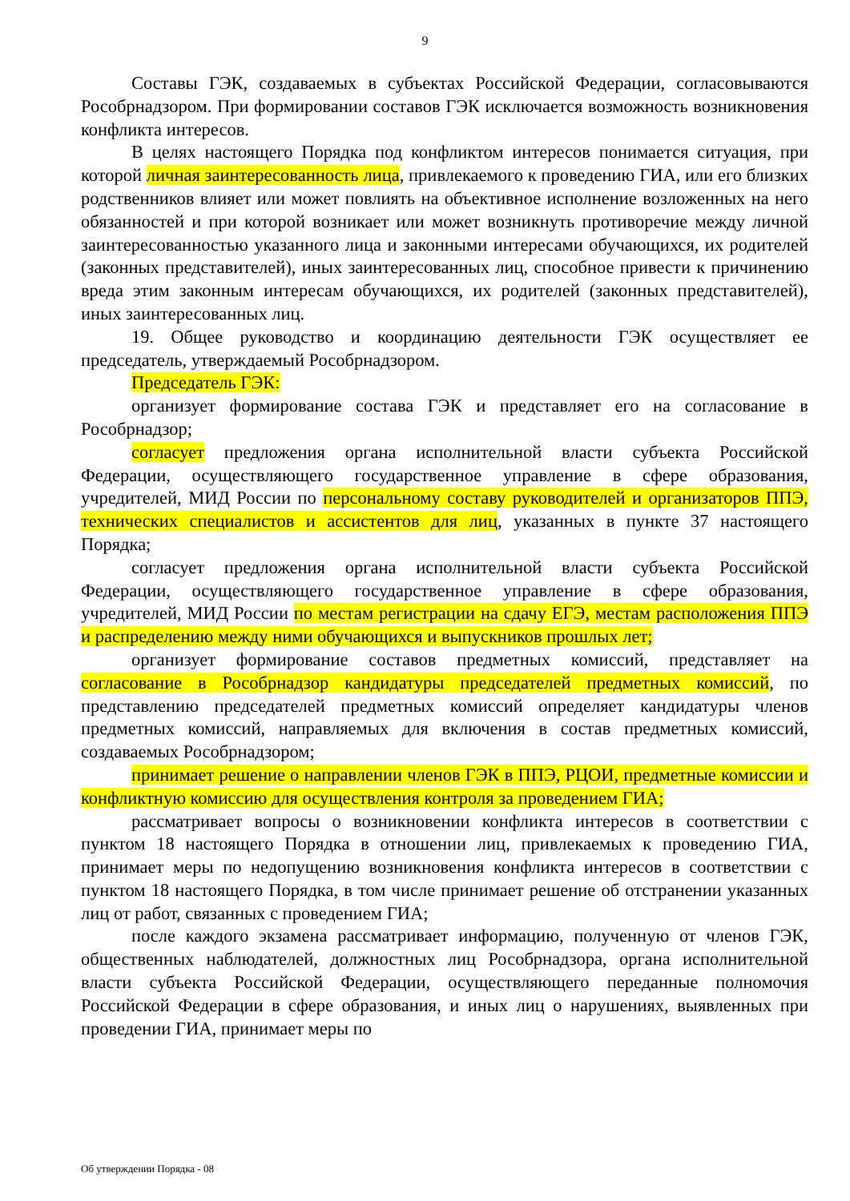9
Составы ГЭК, создаваемых в субъектах Российской Федерации, согласовываются Рособрнадзором. При формировании составов ГЭК исключается возможность возникновения конфликта интересов.
В целях настоящего Порядка под конфликтом интересов понимается ситуация, при которой личная заинтересованность лица, привлекаемого к проведению ГИА, или его близких родственников влияет или может повлиять на объективное исполнение возложенных на него обязанностей и при которой возникает или может возникнуть противоречие между личной заинтересованностью указанного лица и законными интересами обучающихся, их родителей (законных представителей), иных заинтересованных лиц, способное привести к причинению вреда этим законным интересам обучающихся, их родителей (законных представителей), иных заинтересованных лиц.
19. Общее руководство и координацию деятельности ГЭК осуществляет ее председатель, утверждаемый Рособрнадзором.
Председатель ГЭК:
организует формирование состава ГЭК и представляет его на согласование в Рособрнадзор;
согласует предложения органа исполнительной власти субъекта Российской Федерации, осуществляющего государственное управление в сфере образования, учредителей, МИД России по персональному составу руководителей и организаторов ППЭ, технических специалистов и ассистентов для лиц, указанных в пункте 37 настоящего Порядка;
согласует предложения органа исполнительной власти субъекта Российской Федерации, осуществляющего государственное управление в сфере образования, учредителей, МИД России по местам регистрации на сдачу ЕГЭ, местам расположения ППЭ и распределению между ними обучающихся и выпускников прошлых лет;
организует формирование составов предметных комиссий, представляет на согласование в Рособрнадзор кандидатуры председателей предметных комиссий, по представлению председателей предметных комиссий определяет кандидатуры членов предметных комиссий, направляемых для включения в состав предметных комиссий, создаваемых Рособрнадзором;
принимает решение о направлении членов ГЭК в ППЭ, РЦОИ, предметные комиссии и конфликтную комиссию для осуществления контроля за проведением ГИА;
рассматривает вопросы о возникновении конфликта интересов в соответствии с пунктом 18 настоящего Порядка в отношении лиц, привлекаемых к проведению ГИА, принимает меры по недопущению возникновения конфликта интересов в соответствии с пунктом 18 настоящего Порядка, в том числе принимает решение об отстранении указанных лиц от работ, связанных с проведением ГИА;
после каждого экзамена рассматривает информацию, полученную от членов ГЭК, общественных наблюдателей, должностных лиц Рособрнадзора, органа исполнительной власти субъекта Российской Федерации, осуществляющего переданные полномочия Российской Федерации в сфере образования, и иных лиц о нарушениях, выявленных при проведении ГИА, принимает меры по
Об утверждении Порядка - 08